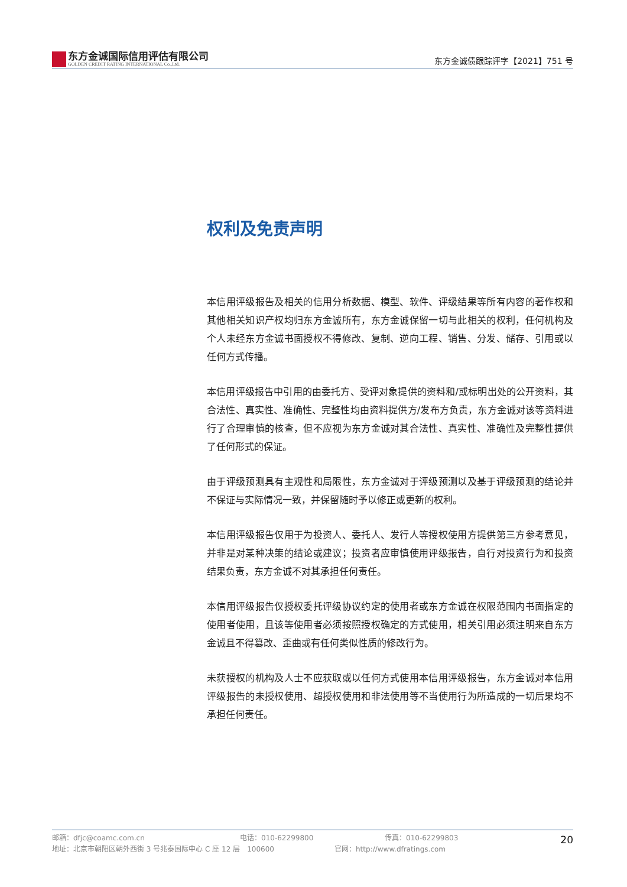东方金诚国际信用评估有限公司
GOLDEN CREDIT RATING INTERNATIONAL Co.,Ltd.
东方金诚债跟踪评字【2021】751 号
权利及免责声明
本信用评级报告及相关的信用分析数据、模型、软件、评级结果等所有内容的著作权和其他相关知识产权均归东方金诚所有，东方金诚保留一切与此相关的权利，任何机构及个人未经东方金诚书面授权不得修改、复制、逆向工程、销售、分发、储存、引用或以任何方式传播。
本信用评级报告中引用的由委托方、受评对象提供的资料和/或标明出处的公开资料，其合法性、真实性、准确性、完整性均由资料提供方/发布方负责，东方金诚对该等资料进行了合理审慎的核查，但不应视为东方金诚对其合法性、真实性、准确性及完整性提供了任何形式的保证。
由于评级预测具有主观性和局限性，东方金诚对于评级预测以及基于评级预测的结论并不保证与实际情况一致，并保留随时予以修正或更新的权利。
本信用评级报告仅用于为投资人、委托人、发行人等授权使用方提供第三方参考意见，并非是对某种决策的结论或建议；投资者应审慎使用评级报告，自行对投资行为和投资结果负责，东方金诚不对其承担任何责任。
本信用评级报告仅授权委托评级协议约定的使用者或东方金诚在权限范围内书面指定的使用者使用，且该等使用者必须按照授权确定的方式使用，相关引用必须注明来自东方金诚且不得篡改、歪曲或有任何类似性质的修改行为。
未获授权的机构及人士不应获取或以任何方式使用本信用评级报告，东方金诚对本信用评级报告的未授权使用、超授权使用和非法使用等不当使用行为所造成的一切后果均不承担任何责任。
邮箱：dfjc@coamc.com.cn 电话：010-62299800 传真：010-62299803
地址：北京市朝阳区朝外西街 3 号兆泰国际中心 C 座 12 层　100600 官网：http://www.dfratings.com
20